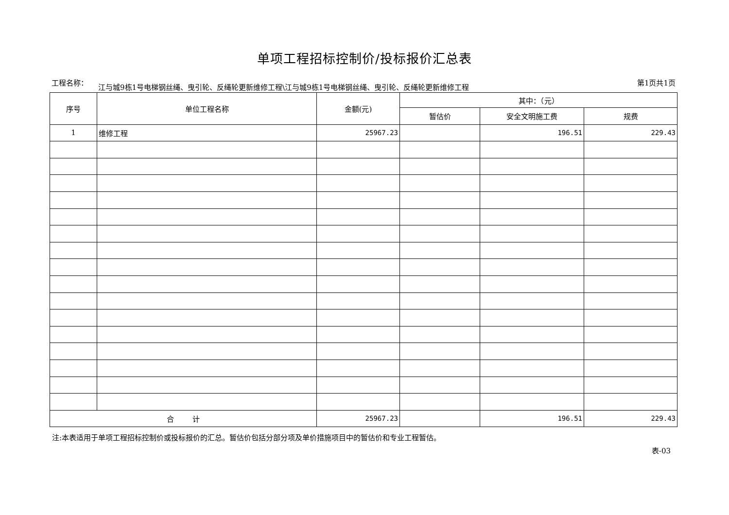单项工程招标控制价/投标报价汇总表
工程名称：
江与城9栋1号电梯钢丝绳、曳引轮、反绳轮更新维修工程\江与城9栋1号电梯钢丝绳、曳引轮、反绳轮更新维修工程
第1页共1页
| 序号 | 单位工程名称 | 金额(元) | 其中：（元） | | |
| --- | --- | --- | --- | --- | --- |
| | | | 暂估价 | 安全文明施工费 | 规费 |
| 1 | 维修工程 | 25967.23 | | 196.51 | 229.43 |
| 合 计 | | 25967.23 | | 196.51 | 229.43 |
注:本表适用于单项工程招标控制价或投标报价的汇总。暂估价包括分部分项及单价措施项目中的暂估价和专业工程暂估。
表-03